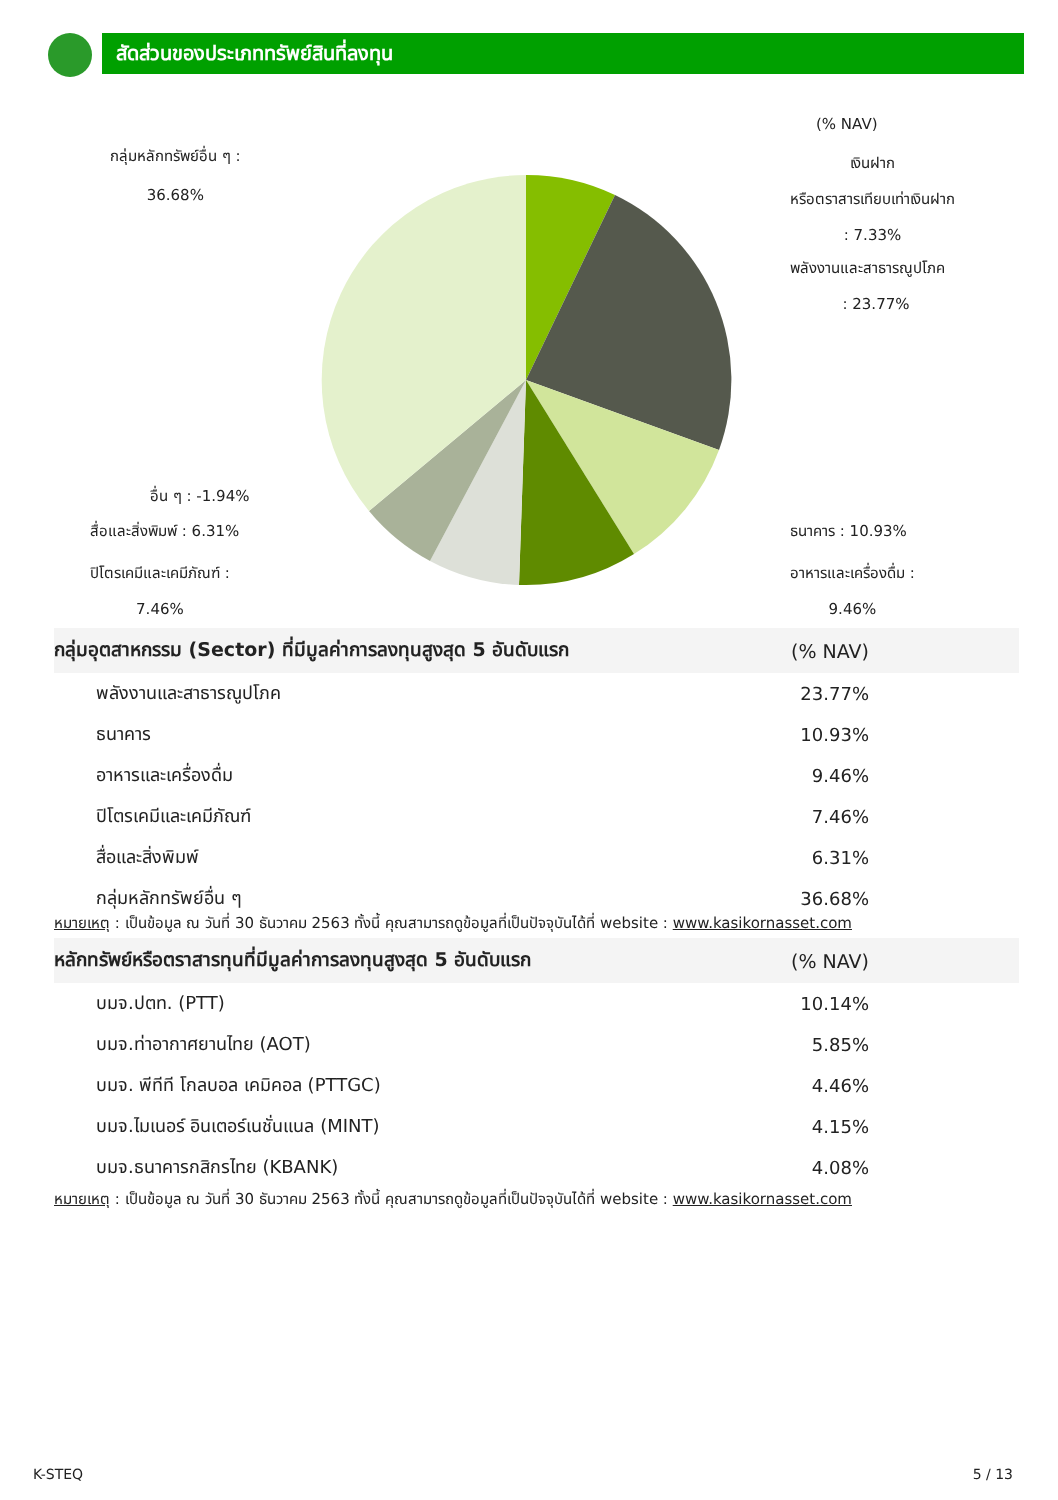สัดส่วนของประเภททรัพย์สินที่ลงทุน
(% NAV)
กลุ่มหลักทรัพย์อื่น ๆ :
36.68%
เงินฝาก
หรือตราสารเทียบเท่าเงินฝาก
: 7.33%
พลังงานและสาธารณูปโภค
: 23.77%
อื่น ๆ : -1.94%
สื่อและสิ่งพิมพ์ : 6.31%
ปิโตรเคมีและเคมีภัณฑ์ :
7.46%
ธนาคาร : 10.93%
อาหารและเครื่องดื่ม :
9.46%
| กลุ่มอุตสาหกรรม (Sector) ที่มีมูลค่าการลงทุนสูงสุด 5 อันดับแรก | (% NAV) |
| --- | --- |
| พลังงานและสาธารณูปโภค | 23.77% |
| ธนาคาร | 10.93% |
| อาหารและเครื่องดื่ม | 9.46% |
| ปิโตรเคมีและเคมีภัณฑ์ | 7.46% |
| สื่อและสิ่งพิมพ์ | 6.31% |
| กลุ่มหลักทรัพย์อื่น ๆ | 36.68% |
หมายเหตุ : เป็นข้อมูล ณ วันที่ 30 ธันวาคม 2563 ทั้งนี้ คุณสามารถดูข้อมูลที่เป็นปัจจุบันได้ที่ website : www.kasikornasset.com
| หลักทรัพย์หรือตราสารทุนที่มีมูลค่าการลงทุนสูงสุด 5 อันดับแรก | (% NAV) |
| --- | --- |
| บมจ.ปตท. (PTT) | 10.14% |
| บมจ.ท่าอากาศยานไทย (AOT) | 5.85% |
| บมจ. พีทีที โกลบอล เคมิคอล (PTTGC) | 4.46% |
| บมจ.ไมเนอร์ อินเตอร์เนชั่นแนล (MINT) | 4.15% |
| บมจ.ธนาคารกสิกรไทย (KBANK) | 4.08% |
หมายเหตุ : เป็นข้อมูล ณ วันที่ 30 ธันวาคม 2563 ทั้งนี้ คุณสามารถดูข้อมูลที่เป็นปัจจุบันได้ที่ website : www.kasikornasset.com
K-STEQ 5 / 13